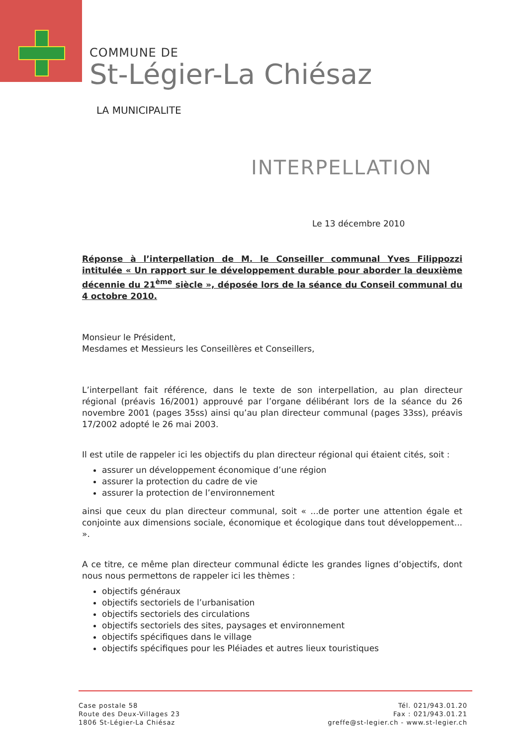COMMUNE DE
St-Légier-La Chiésaz
LA MUNICIPALITE
INTERPELLATION
Le 13 décembre 2010
Réponse à l’interpellation de M. le Conseiller communal Yves Filippozzi intitulée « Un rapport sur le développement durable pour aborder la deuxième décennie du 21<sup>ème</sup> siècle », déposée lors de la séance du Conseil communal du 4 octobre 2010.
Monsieur le Président,
Mesdames et Messieurs les Conseillères et Conseillers,
L’interpellant fait référence, dans le texte de son interpellation, au plan directeur régional (préavis 16/2001) approuvé par l’organe délibérant lors de la séance du 26 novembre 2001 (pages 35ss) ainsi qu’au plan directeur communal (pages 33ss), préavis 17/2002 adopté le 26 mai 2003.
Il est utile de rappeler ici les objectifs du plan directeur régional qui étaient cités, soit :
assurer un développement économique d’une région
assurer la protection du cadre de vie
assurer la protection de l’environnement
ainsi que ceux du plan directeur communal, soit « ...de porter une attention égale et conjointe aux dimensions sociale, économique et écologique dans tout développement... ».
A ce titre, ce même plan directeur communal édicte les grandes lignes d’objectifs, dont nous nous permettons de rappeler ici les thèmes :
objectifs généraux
objectifs sectoriels de l’urbanisation
objectifs sectoriels des circulations
objectifs sectoriels des sites, paysages et environnement
objectifs spécifiques dans le village
objectifs spécifiques pour les Pléiades et autres lieux touristiques
Case postale 58
Route des Deux-Villages 23
1806 St-Légier-La Chiésaz
Tél. 021/943.01.20
Fax : 021/943.01.21
greffe@st-legier.ch - www.st-legier.ch